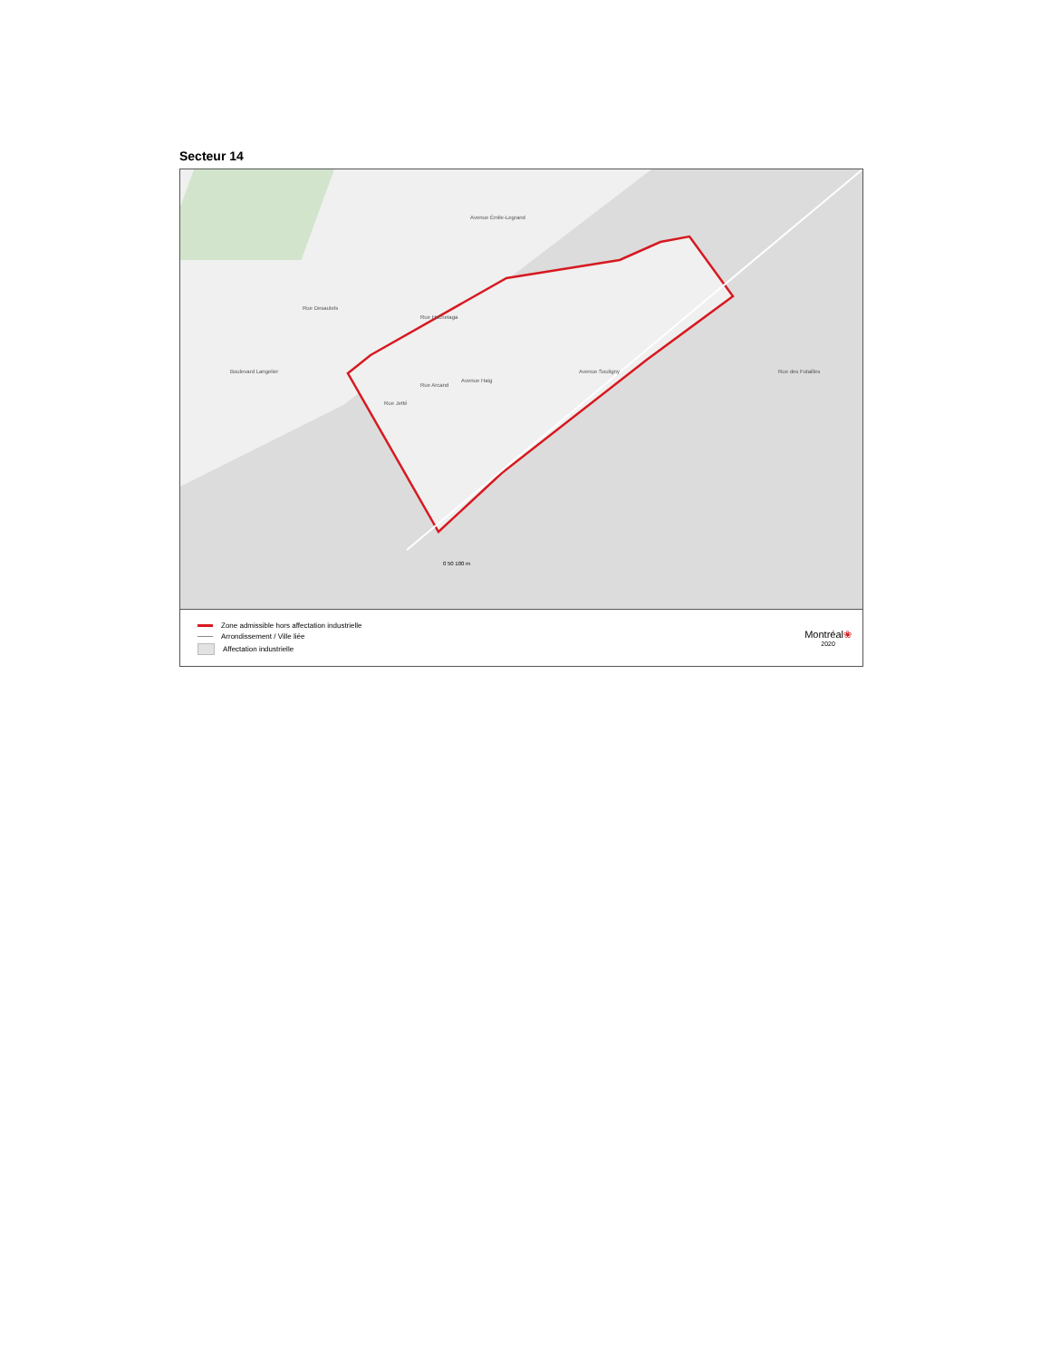Secteur 14
0 50 100 m
Rue Hochelaga
Avenue Émile-Legrand
Rue Desautels
Boulevard Langelier
Rue Arcand
Rue Jetté
Avenue Haig
Avenue Souligny Rue des Futailles
Zone admissible hors affectation industrielle
Arrondissement / Ville liée
Affectation industrielle
Montréal❀
2020